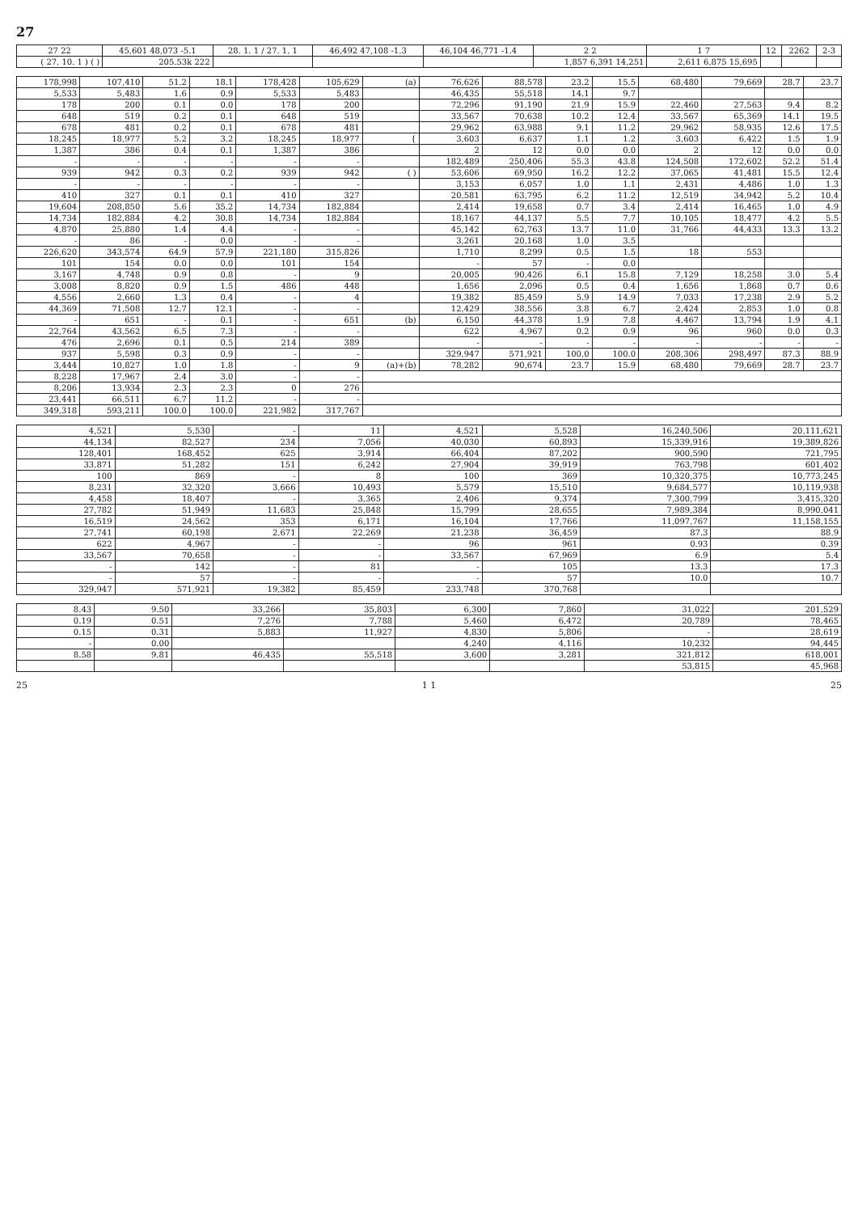27
| 27 22 | 45,601 48,073 -5.1 | 28. 1. 1 / 27. 1. 1 | 46,492 47,108 -1.3 | 46,104 46,771 -1.4 | 2 2 | 1 7 | 12 | 2262 | 2-3 |
| --- | --- | --- | --- | --- | --- | --- | --- | --- | --- |
| ( 27. 10. 1 ) ( ) | 205.53k 222 | | | | 1,857 6,391 14,251 | 2,611 6,875 15,695 | | | |
| 178,998 | 107,410 | 51.2 | 18.1 | 178,428 | 105,629 | (a) | 76,626 | 88,578 | 23.2 | 15.5 | 68,480 | 79,669 | 28.7 | 23.7 |
| 5,533 | 5,483 | 1.6 | 0.9 | 5,533 | 5,483 | | 46,435 | 55,518 | 14.1 | 9.7 | | | | |
| 178 | 200 | 0.1 | 0.0 | 178 | 200 | | 72,296 | 91,190 | 21.9 | 15.9 | 22,460 | 27,563 | 9.4 | 8.2 |
| 648 | 519 | 0.2 | 0.1 | 648 | 519 | | 33,567 | 70,638 | 10.2 | 12.4 | 33,567 | 65,369 | 14.1 | 19.5 |
| 678 | 481 | 0.2 | 0.1 | 678 | 481 | | 29,962 | 63,988 | 9.1 | 11.2 | 29,962 | 58,935 | 12.6 | 17.5 |
| 18,245 | 18,977 | 5.2 | 3.2 | 18,245 | 18,977 | { | 3,603 | 6,637 | 1.1 | 1.2 | 3,603 | 6,422 | 1.5 | 1.9 |
| 1,387 | 386 | 0.4 | 0.1 | 1,387 | 386 | | 2 | 12 | 0.0 | 0.0 | 2 | 12 | 0.0 | 0.0 |
| - | - | - | - | - | - | | 182,489 | 250,406 | 55.3 | 43.8 | 124,508 | 172,602 | 52.2 | 51.4 |
| 939 | 942 | 0.3 | 0.2 | 939 | 942 | ( ) | 53,606 | 69,950 | 16.2 | 12.2 | 37,065 | 41,481 | 15.5 | 12.4 |
| - | - | - | - | - | - | | 3,153 | 6,057 | 1.0 | 1.1 | 2,431 | 4,486 | 1.0 | 1.3 |
| 410 | 327 | 0.1 | 0.1 | 410 | 327 | | 20,581 | 63,795 | 6.2 | 11.2 | 12,519 | 34,942 | 5.2 | 10.4 |
| 19,604 | 208,850 | 5.6 | 35.2 | 14,734 | 182,884 | | 2,414 | 19,658 | 0.7 | 3.4 | 2,414 | 16,465 | 1.0 | 4.9 |
| 14,734 | 182,884 | 4.2 | 30.8 | 14,734 | 182,884 | | 18,167 | 44,137 | 5.5 | 7.7 | 10,105 | 18,477 | 4.2 | 5.5 |
| 4,870 | 25,880 | 1.4 | 4.4 | - | - | | 45,142 | 62,763 | 13.7 | 11.0 | 31,766 | 44,433 | 13.3 | 13.2 |
| - | 86 | - | 0.0 | - | - | | 3,261 | 20,168 | 1.0 | 3.5 | | | | |
| 226,620 | 343,574 | 64.9 | 57.9 | 221,180 | 315,826 | | 1,710 | 8,299 | 0.5 | 1.5 | 18 | 553 | | |
| 101 | 154 | 0.0 | 0.0 | 101 | 154 | | - | 57 | - | 0.0 | | | | |
| 3,167 | 4,748 | 0.9 | 0.8 | - | 9 | | 20,005 | 90,426 | 6.1 | 15.8 | 7,129 | 18,258 | 3.0 | 5.4 |
| 3,008 | 8,820 | 0.9 | 1.5 | 486 | 448 | | 1,656 | 2,096 | 0.5 | 0.4 | 1,656 | 1,868 | 0.7 | 0.6 |
| 4,556 | 2,660 | 1.3 | 0.4 | - | 4 | | 19,382 | 85,459 | 5.9 | 14.9 | 7,033 | 17,238 | 2.9 | 5.2 |
| 44,369 | 71,508 | 12.7 | 12.1 | - | - | | 12,429 | 38,556 | 3.8 | 6.7 | 2,424 | 2,853 | 1.0 | 0.8 |
| - | 651 | - | 0.1 | - | 651 | (b) | 6,150 | 44,378 | 1.9 | 7.8 | 4,467 | 13,794 | 1.9 | 4.1 |
| 22,764 | 43,562 | 6.5 | 7.3 | - | - | | 622 | 4,967 | 0.2 | 0.9 | 96 | 960 | 0.0 | 0.3 |
| 476 | 2,696 | 0.1 | 0.5 | 214 | 389 | | - | - | - | - | - | - | - | - |
| 937 | 5,598 | 0.3 | 0.9 | - | - | | 329,947 | 571,921 | 100.0 | 100.0 | 208,306 | 298,497 | 87.3 | 88.9 |
| 3,444 | 10,827 | 1.0 | 1.8 | - | 9 | (a)+(b) | 78,282 | 90,674 | 23.7 | 15.9 | 68,480 | 79,669 | 28.7 | 23.7 |
| 8,228 | 17,967 | 2.4 | 3.0 | - | - | | | | | | | | | |
| 8,206 | 13,934 | 2.3 | 2.3 | 0 | 276 | | | | | | | | | |
| 23,441 | 66,511 | 6.7 | 11.2 | - | - | | | | | | | | | |
| 349,318 | 593,211 | 100.0 | 100.0 | 221,982 | 317,767 | | | | | | | | | |
| 4,521 | 5,530 | - | 11 | 4,521 | 5,528 | 16,240,506 | 20,111,621 |
| 44,134 | 82,527 | 234 | 7,056 | 40,030 | 60,893 | 15,339,916 | 19,389,826 |
| 128,401 | 168,452 | 625 | 3,914 | 66,404 | 87,202 | 900,590 | 721,795 |
| 33,871 | 51,282 | 151 | 6,242 | 27,904 | 39,919 | 763,798 | 601,402 |
| 100 | 869 | - | 8 | 100 | 369 | 10,320,375 | 10,773,245 |
| 8,231 | 32,320 | 3,666 | 10,493 | 5,579 | 15,510 | 9,684,577 | 10,119,938 |
| 4,458 | 18,407 | - | 3,365 | 2,406 | 9,374 | 7,300,799 | 3,415,320 |
| 27,782 | 51,949 | 11,683 | 25,848 | 15,799 | 28,655 | 7,989,384 | 8,990,041 |
| 16,519 | 24,562 | 353 | 6,171 | 16,104 | 17,766 | 11,097,767 | 11,158,155 |
| 27,741 | 60,198 | 2,671 | 22,269 | 21,238 | 36,459 | 87.3 | 88.9 |
| 622 | 4,967 | - | - | 96 | 961 | 0.93 | 0.39 |
| 33,567 | 70,658 | - | - | 33,567 | 67,969 | 6.9 | 5.4 |
| - | 142 | - | 81 | - | 105 | 13.3 | 17.3 |
| - | 57 | - | - | - | 57 | 10.0 | 10.7 |
| 329,947 | 571,921 | 19,382 | 85,459 | 233,748 | 370,768 | | |
| 8.43 | 9.50 | 33,266 | 35,803 | 6,300 | 7,860 | 31,022 | 201,529 |
| 0.19 | 0.51 | 7,276 | 7,788 | 5,460 | 6,472 | 20,789 | 78,465 |
| 0.15 | 0.31 | 5,883 | 11,927 | 4,830 | 5,806 | - | 28,619 |
| - | 0.00 | | | 4,240 | 4,116 | 10,232 | 94,445 |
| 8.58 | 9.81 | 46,435 | 55,518 | 3,600 | 3,281 | 321,812 | 618,001 |
| | | | | | | 53,815 | 45,968 |
25 1 1 25